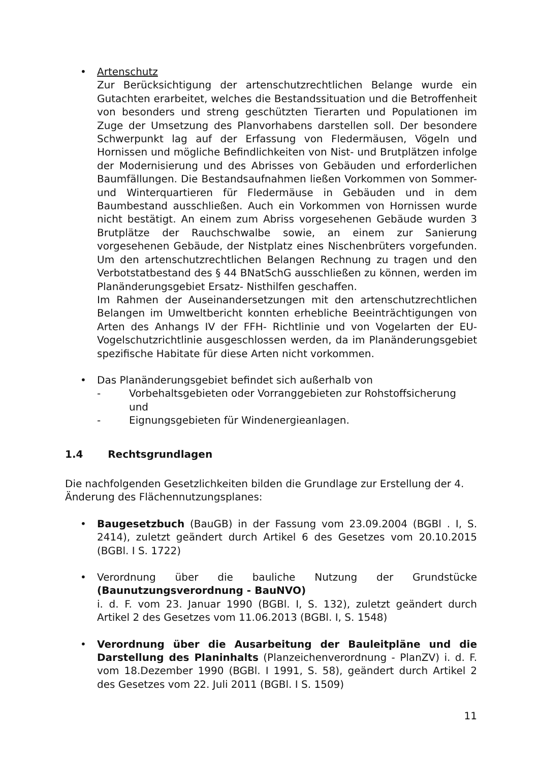• Artenschutz
Zur Berücksichtigung der artenschutzrechtlichen Belange wurde ein Gutachten erarbeitet, welches die Bestandssituation und die Betroffenheit von besonders und streng geschützten Tierarten und Populationen im Zuge der Umsetzung des Planvorhabens darstellen soll. Der besondere Schwerpunkt lag auf der Erfassung von Fledermäusen, Vögeln und Hornissen und mögliche Befindlichkeiten von Nist- und Brutplätzen infolge der Modernisierung und des Abrisses von Gebäuden und erforderlichen Baumfällungen. Die Bestandsaufnahmen ließen Vorkommen von Sommer- und Winterquartieren für Fledermäuse in Gebäuden und in dem Baumbestand ausschließen. Auch ein Vorkommen von Hornissen wurde nicht bestätigt. An einem zum Abriss vorgesehenen Gebäude wurden 3 Brutplätze der Rauchschwalbe sowie, an einem zur Sanierung vorgesehenen Gebäude, der Nistplatz eines Nischenbrüters vorgefunden. Um den artenschutzrechtlichen Belangen Rechnung zu tragen und den Verbotstatbestand des § 44 BNatSchG ausschließen zu können, werden im Planänderungsgebiet Ersatz- Nisthilfen geschaffen.
Im Rahmen der Auseinandersetzungen mit den artenschutzrechtlichen Belangen im Umweltbericht konnten erhebliche Beeinträchtigungen von Arten des Anhangs IV der FFH- Richtlinie und von Vogelarten der EU- Vogelschutzrichtlinie ausgeschlossen werden, da im Planänderungsgebiet spezifische Habitate für diese Arten nicht vorkommen.
• Das Planänderungsgebiet befindet sich außerhalb von
- Vorbehaltsgebieten oder Vorranggebieten zur Rohstoffsicherung und
- Eignungsgebieten für Windenergieanlagen.
1.4 Rechtsgrundlagen
Die nachfolgenden Gesetzlichkeiten bilden die Grundlage zur Erstellung der 4. Änderung des Flächennutzungsplanes:
• Baugesetzbuch (BauGB) in der Fassung vom 23.09.2004 (BGBl . I, S. 2414), zuletzt geändert durch Artikel 6 des Gesetzes vom 20.10.2015 (BGBl. I S. 1722)
• Verordnung über die bauliche Nutzung der Grundstücke (Baunutzungsverordnung - BauNVO)
i. d. F. vom 23. Januar 1990 (BGBl. I, S. 132), zuletzt geändert durch Artikel 2 des Gesetzes vom 11.06.2013 (BGBl. I, S. 1548)
• Verordnung über die Ausarbeitung der Bauleitpläne und die Darstellung des Planinhalts (Planzeichenverordnung - PlanZV) i. d. F. vom 18.Dezember 1990 (BGBl. I 1991, S. 58), geändert durch Artikel 2 des Gesetzes vom 22. Juli 2011 (BGBl. I S. 1509)
11